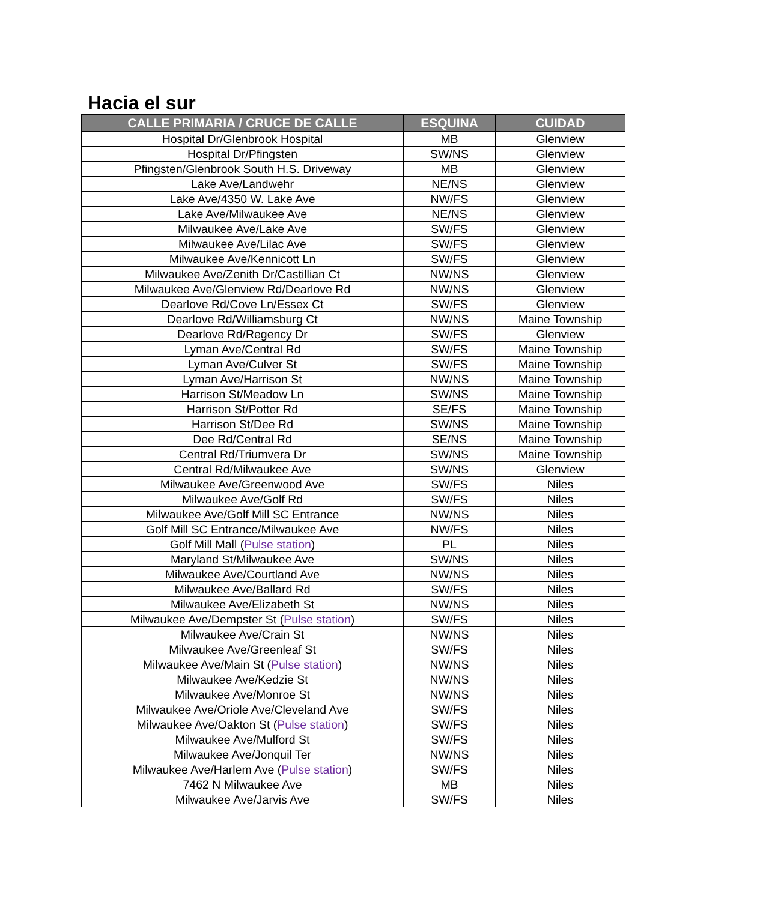Hacia el sur
| CALLE PRIMARIA / CRUCE DE CALLE | ESQUINA | CUIDAD |
| --- | --- | --- |
| Hospital Dr/Glenbrook Hospital | MB | Glenview |
| Hospital Dr/Pfingsten | SW/NS | Glenview |
| Pfingsten/Glenbrook South H.S. Driveway | MB | Glenview |
| Lake Ave/Landwehr | NE/NS | Glenview |
| Lake Ave/4350 W. Lake Ave | NW/FS | Glenview |
| Lake Ave/Milwaukee Ave | NE/NS | Glenview |
| Milwaukee Ave/Lake Ave | SW/FS | Glenview |
| Milwaukee Ave/Lilac Ave | SW/FS | Glenview |
| Milwaukee Ave/Kennicott Ln | SW/FS | Glenview |
| Milwaukee Ave/Zenith Dr/Castillian Ct | NW/NS | Glenview |
| Milwaukee Ave/Glenview Rd/Dearlove Rd | NW/NS | Glenview |
| Dearlove Rd/Cove Ln/Essex Ct | SW/FS | Glenview |
| Dearlove Rd/Williamsburg Ct | NW/NS | Maine Township |
| Dearlove Rd/Regency Dr | SW/FS | Glenview |
| Lyman Ave/Central Rd | SW/FS | Maine Township |
| Lyman Ave/Culver St | SW/FS | Maine Township |
| Lyman Ave/Harrison St | NW/NS | Maine Township |
| Harrison St/Meadow Ln | SW/NS | Maine Township |
| Harrison St/Potter Rd | SE/FS | Maine Township |
| Harrison St/Dee Rd | SW/NS | Maine Township |
| Dee Rd/Central Rd | SE/NS | Maine Township |
| Central Rd/Triumvera Dr | SW/NS | Maine Township |
| Central Rd/Milwaukee Ave | SW/NS | Glenview |
| Milwaukee Ave/Greenwood Ave | SW/FS | Niles |
| Milwaukee Ave/Golf Rd | SW/FS | Niles |
| Milwaukee Ave/Golf Mill SC Entrance | NW/NS | Niles |
| Golf Mill SC Entrance/Milwaukee Ave | NW/FS | Niles |
| Golf Mill Mall ( Pulse station ) | PL | Niles |
| Maryland St/Milwaukee Ave | SW/NS | Niles |
| Milwaukee Ave/Courtland Ave | NW/NS | Niles |
| Milwaukee Ave/Ballard Rd | SW/FS | Niles |
| Milwaukee Ave/Elizabeth St | NW/NS | Niles |
| Milwaukee Ave/Dempster St ( Pulse station ) | SW/FS | Niles |
| Milwaukee Ave/Crain St | NW/NS | Niles |
| Milwaukee Ave/Greenleaf St | SW/FS | Niles |
| Milwaukee Ave/Main St ( Pulse station ) | NW/NS | Niles |
| Milwaukee Ave/Kedzie St | NW/NS | Niles |
| Milwaukee Ave/Monroe St | NW/NS | Niles |
| Milwaukee Ave/Oriole Ave/Cleveland Ave | SW/FS | Niles |
| Milwaukee Ave/Oakton St ( Pulse station ) | SW/FS | Niles |
| Milwaukee Ave/Mulford St | SW/FS | Niles |
| Milwaukee Ave/Jonquil Ter | NW/NS | Niles |
| Milwaukee Ave/Harlem Ave ( Pulse station ) | SW/FS | Niles |
| 7462 N Milwaukee Ave | MB | Niles |
| Milwaukee Ave/Jarvis Ave | SW/FS | Niles |